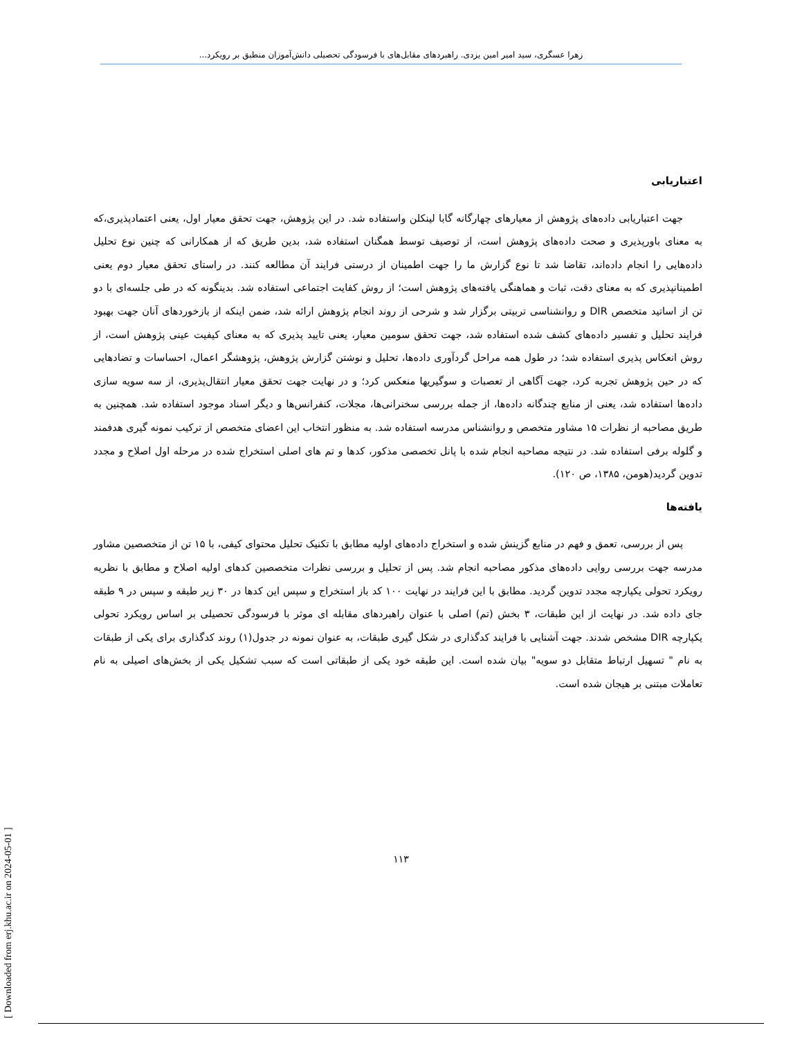زهرا عسگری، سید امیر امین یزدی. راهبردهای مقابل‌های با فرسودگی تحصیلی دانش‌آموزان منطبق بر رویکرد...
اعتباریابی
جهت اعتباریابی داده‌های پژوهش از معیارهای چهارگانه گابا لینکلن واستفاده شد. در این پژوهش، جهت تحقق معیار اول، یعنی اعتمادپذیری،که به معنای باورپذیری و صحت داده‌های پژوهش است، از توصیف توسط همگنان استفاده شد، بدین طریق که از همکارانی که چنین نوع تحلیل داده‌هایی را انجام داده‌اند، تقاضا شد تا نوع گزارش ما را جهت اطمینان از درستی فرایند آن مطالعه کنند. در راستای تحقق معیار دوم یعنی اطمینانپذیری که به معنای دقت، ثبات و هماهنگی یافته‌های پژوهش است؛ از روش کفایت اجتماعی استفاده شد. بدینگونه که در طی جلسه‌ای با دو تن از اساتید متخصص DIR و روانشناسی تربیتی برگزار شد و شرحی از روند انجام پژوهش ارائه شد، ضمن اینکه از بازخوردهای آنان جهت بهبود فرایند تحلیل و تفسیر داده‌های کشف شده استفاده شد، جهت تحقق سومین معیار، یعنی تایید پذیری که به معنای کیفیت عینی پژوهش است، از روش انعکاس پذیری استفاده شد؛ در طول همه مراحل گردآوری داده‌ها، تحلیل و نوشتن گزارش پژوهش، پژوهشگر اعمال، احساسات و تضادهایی که در حین پژوهش تجربه کرد، جهت آگاهی از تعصبات و سوگیریها منعکس کرد؛ و در نهایت جهت تحقق معیار انتقال‌پذیری، از سه سویه سازی داده‌ها استفاده شد، یعنی از منابع چندگانه داده‌ها، از جمله بررسی سخنرانی‌ها، مجلات، کنفرانس‌ها و دیگر اسناد موجود استفاده شد. همچنین به طریق مصاحبه از نظرات ۱۵ مشاور متخصص و روانشناس مدرسه استفاده شد. به منظور انتخاب این اعضای متخصص از ترکیب نمونه گیری هدفمند و گلوله برفی استفاده شد. در نتیجه مصاحبه انجام شده با پانل تخصصی مذکور، کدها و تم های اصلی استخراج شده در مرحله اول اصلاح و مجدد تدوین گردید(هومن، ۱۳۸۵، ص ۱۲۰).
یافته‌ها
پس از بررسی، تعمق و فهم در منابع گزینش شده و استخراج داده‌های اولیه مطابق با تکنیک تحلیل محتوای کیفی، با ۱۵ تن از متخصصین مشاور مدرسه جهت بررسی روایی داده‌های مذکور مصاحبه انجام شد. پس از تحلیل و بررسی نظرات متخصصین کدهای اولیه اصلاح و مطابق با نظریه رویکرد تحولی یکپارچه مجدد تدوین گردید. مطابق با این فرایند در نهایت ۱۰۰ کد باز استخراج و سپس این کدها در ۳۰ زیر طبقه و سپس در ۹ طبقه جای داده شد. در نهایت از این طبقات، ۳ بخش (تم) اصلی با عنوان راهبردهای مقابله ای موثر با فرسودگی تحصیلی بر اساس رویکرد تحولی یکپارچه DIR مشخص شدند. جهت آشنایی با فرایند کدگذاری در شکل گیری طبقات، به عنوان نمونه در جدول(۱) روند کدگذاری برای یکی از طبقات به نام " تسهیل ارتباط متقابل دو سویه" بیان شده است. این طبقه خود یکی از طبقاتی است که سبب تشکیل یکی از بخش‌های اصیلی به نام تعاملات مبتنی بر هیجان شده است.
۱۱۳
[ Downloaded from erj.khu.ac.ir on 2024-05-01 ]